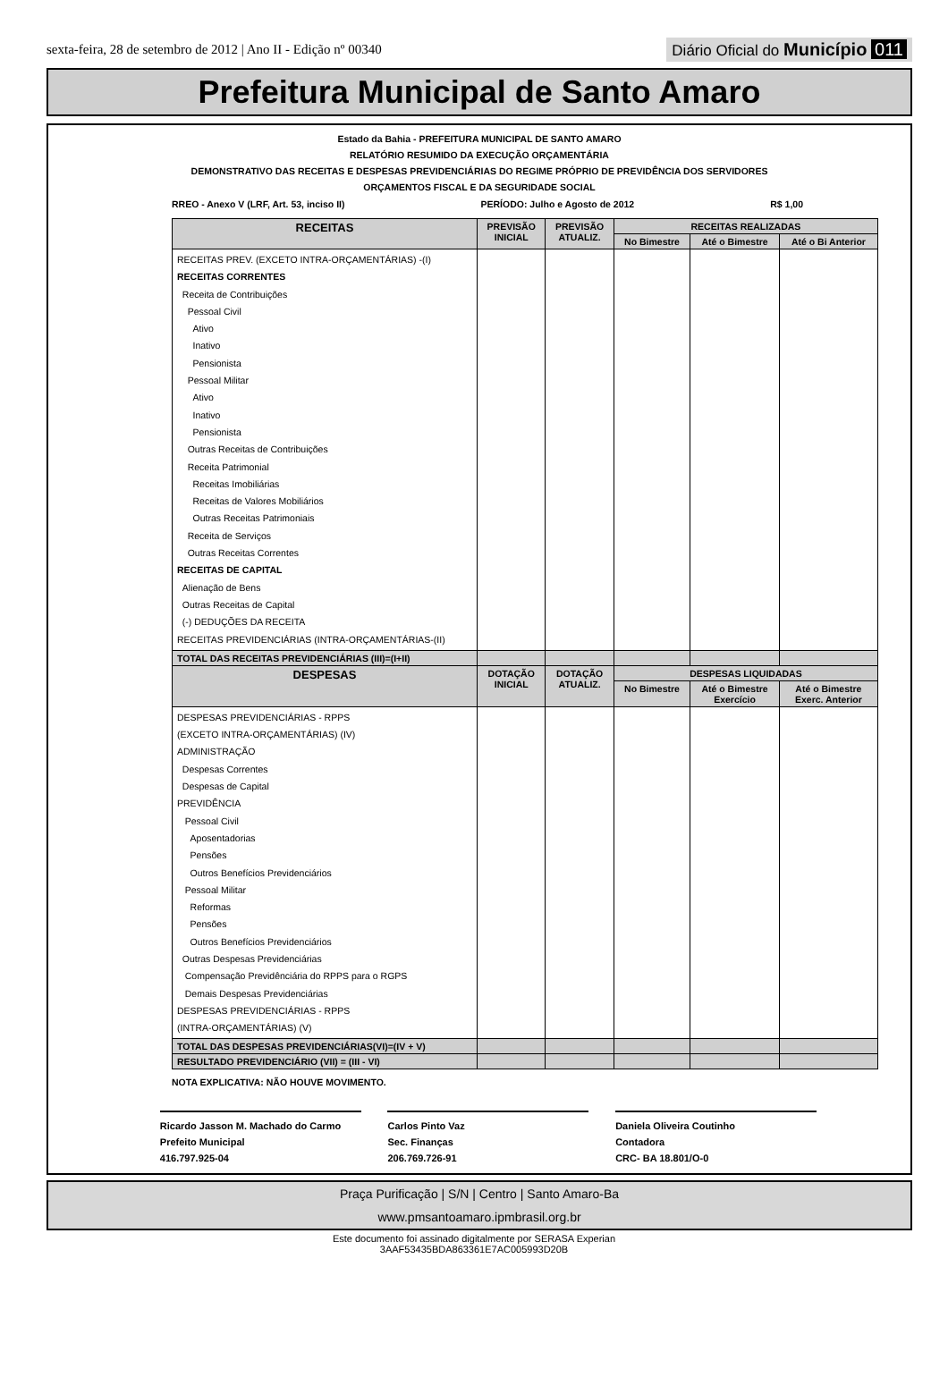sexta-feira, 28 de setembro de 2012 | Ano II - Edição nº 00340
Diário Oficial do Município 011
Prefeitura Municipal de Santo Amaro
Estado da Bahia - PREFEITURA MUNICIPAL DE SANTO AMARO
RELATÓRIO RESUMIDO DA EXECUÇÃO ORÇAMENTÁRIA
DEMONSTRATIVO DAS RECEITAS E DESPESAS PREVIDENCIÁRIAS DO REGIME PRÓPRIO DE PREVIDÊNCIA DOS SERVIDORES
ORÇAMENTOS FISCAL E DA SEGURIDADE SOCIAL
RREO - Anexo V (LRF, Art. 53, inciso II) PERÍODO: Julho e Agosto de 2012 R$ 1,00
| RECEITAS | PREVISÃO INICIAL | PREVISÃO ATUALIZ. | RECEITAS REALIZADAS | | |
| --- | --- | --- | --- | --- | --- |
| | | | No Bimestre | Até o Bimestre | Até o Bi Anterior |
| RECEITAS PREV. (EXCETO INTRA-ORÇAMENTÁRIAS) -(I) RECEITAS CORRENTES Receita de Contribuições Pessoal Civil Ativo Inativo Pensionista Pessoal Militar Ativo Inativo Pensionista Outras Receitas de Contribuições Receita Patrimonial Receitas Imobiliárias Receitas de Valores Mobiliários Outras Receitas Patrimoniais Receita de Serviços Outras Receitas Correntes RECEITAS DE CAPITAL Alienação de Bens Outras Receitas de Capital (-) DEDUÇÕES DA RECEITA RECEITAS PREVIDENCIÁRIAS (INTRA-ORÇAMENTÁRIAS-(II) | | | | | |
| TOTAL DAS RECEITAS PREVIDENCIÁRIAS (III)=(I+II) | | | | | |
| DESPESAS | DOTAÇÃO INICIAL | DOTAÇÃO ATUALIZ. | DESPESAS LIQUIDADAS | | |
| | | | No Bimestre | Até o Bimestre Exercício | Até o Bimestre Exerc. Anterior |
| DESPESAS PREVIDENCIÁRIAS - RPPS (EXCETO INTRA-ORÇAMENTÁRIAS) (IV) ADMINISTRAÇÃO Despesas Correntes Despesas de Capital PREVIDÊNCIA Pessoal Civil Aposentadorias Pensões Outros Benefícios Previdenciários Pessoal Militar Reformas Pensões Outros Benefícios Previdenciários Outras Despesas Previdenciárias Compensação Previdênciária do RPPS para o RGPS Demais Despesas Previdenciárias DESPESAS PREVIDENCIÁRIAS - RPPS (INTRA-ORÇAMENTÁRIAS) (V) | | | | | |
| TOTAL DAS DESPESAS PREVIDENCIÁRIAS(VI)=(IV + V) | | | | | |
| RESULTADO PREVIDENCIÁRIO (VII) = (III - VI) | | | | | |
NOTA EXPLICATIVA: NÃO HOUVE MOVIMENTO.
Ricardo Jasson M. Machado do Carmo
Prefeito Municipal
416.797.925-04
Carlos Pinto Vaz
Sec. Finanças
206.769.726-91
Daniela Oliveira Coutinho
Contadora
CRC- BA 18.801/O-0
Praça Purificação | S/N | Centro | Santo Amaro-Ba
www.pmsantoamaro.ipmbrasil.org.br
Este documento foi assinado digitalmente por SERASA Experian
3AAF53435BDA863361E7AC005993D20B